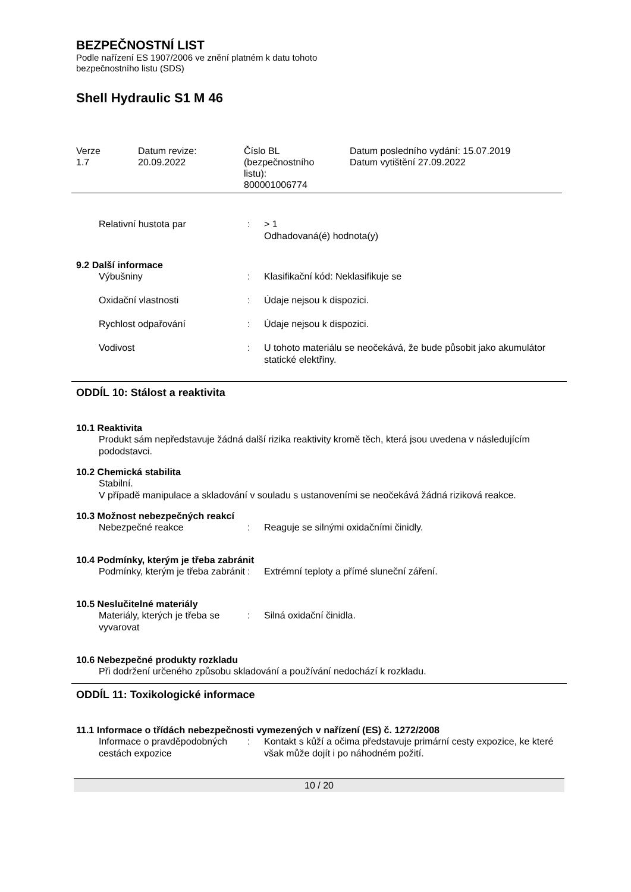BEZPEČNOSTNÍ LIST
Podle nařízení ES 1907/2006 ve znění platném k datu tohoto
bezpečnostního listu (SDS)
Shell Hydraulic S1 M 46
Verze
1.7
Datum revize:
20.09.2022
Číslo BL
(bezpečnostního
listu):
800001006774
Datum posledního vydání: 15.07.2019
Datum vytištění 27.09.2022
Relativní hustota par : > 1
Odhadovaná(é) hodnota(y)
9.2 Další informace
Výbušniny : Klasifikační kód: Neklasifikuje se
Oxidační vlastnosti : Údaje nejsou k dispozici.
Rychlost odpařování : Údaje nejsou k dispozici.
Vodivost : U tohoto materiálu se neočekává, že bude působit jako akumulátor statické elektřiny.
ODDÍL 10: Stálost a reaktivita
10.1 Reaktivita
Produkt sám nepředstavuje žádná další rizika reaktivity kromě těch, která jsou uvedena v následujícím pododstavci.
10.2 Chemická stabilita
Stabilní.
V případě manipulace a skladování v souladu s ustanoveními se neočekává žádná riziková reakce.
10.3 Možnost nebezpečných reakcí
Nebezpečné reakce : Reaguje se silnými oxidačními činidly.
10.4 Podmínky, kterým je třeba zabránit
Podmínky, kterým je třeba zabránit
: Extrémní teploty a přímé sluneční záření.
10.5 Neslučitelné materiály
Materiály, kterých je třeba se vyvarovat
: Silná oxidační činidla.
10.6 Nebezpečné produkty rozkladu
Při dodržení určeného způsobu skladování a používání nedochází k rozkladu.
ODDÍL 11: Toxikologické informace
11.1 Informace o třídách nebezpečnosti vymezených v nařízení (ES) č. 1272/2008
Informace o pravděpodobných cestách expozice
: Kontakt s kůží a očima představuje primární cesty expozice, ke které však může dojít i po náhodném požití.
10 / 20